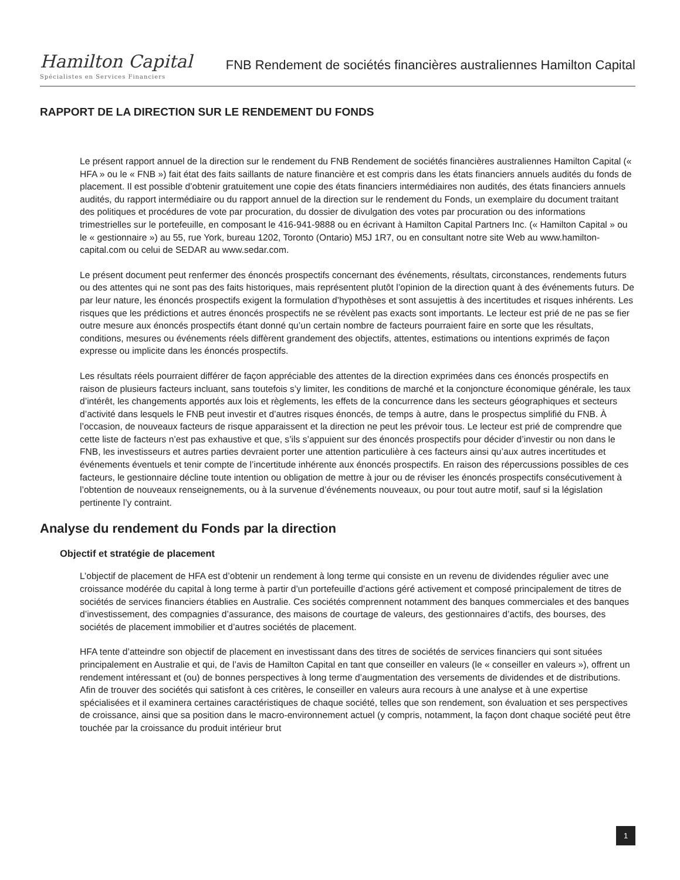Hamilton Capital
Spécialistes en Services Financiers
FNB Rendement de sociétés financières australiennes Hamilton Capital
RAPPORT DE LA DIRECTION SUR LE RENDEMENT DU FONDS
Le présent rapport annuel de la direction sur le rendement du FNB Rendement de sociétés financières australiennes Hamilton Capital (« HFA » ou le « FNB ») fait état des faits saillants de nature financière et est compris dans les états financiers annuels audités du fonds de placement. Il est possible d’obtenir gratuitement une copie des états financiers intermédiaires non audités, des états financiers annuels audités, du rapport intermédiaire ou du rapport annuel de la direction sur le rendement du Fonds, un exemplaire du document traitant des politiques et procédures de vote par procuration, du dossier de divulgation des votes par procuration ou des informations trimestrielles sur le portefeuille, en composant le 416-941-9888 ou en écrivant à Hamilton Capital Partners Inc. (« Hamilton Capital » ou le « gestionnaire ») au 55, rue York, bureau 1202, Toronto (Ontario) M5J 1R7, ou en consultant notre site Web au www.hamilton-capital.com ou celui de SEDAR au www.sedar.com.
Le présent document peut renfermer des énoncés prospectifs concernant des événements, résultats, circonstances, rendements futurs ou des attentes qui ne sont pas des faits historiques, mais représentent plutôt l’opinion de la direction quant à des événements futurs. De par leur nature, les énoncés prospectifs exigent la formulation d’hypothèses et sont assujettis à des incertitudes et risques inhérents. Les risques que les prédictions et autres énoncés prospectifs ne se révèlent pas exacts sont importants. Le lecteur est prié de ne pas se fier outre mesure aux énoncés prospectifs étant donné qu’un certain nombre de facteurs pourraient faire en sorte que les résultats, conditions, mesures ou événements réels diffèrent grandement des objectifs, attentes, estimations ou intentions exprimés de façon expresse ou implicite dans les énoncés prospectifs.
Les résultats réels pourraient différer de façon appréciable des attentes de la direction exprimées dans ces énoncés prospectifs en raison de plusieurs facteurs incluant, sans toutefois s’y limiter, les conditions de marché et la conjoncture économique générale, les taux d’intérêt, les changements apportés aux lois et règlements, les effets de la concurrence dans les secteurs géographiques et secteurs d’activité dans lesquels le FNB peut investir et d’autres risques énoncés, de temps à autre, dans le prospectus simplifié du FNB. À l’occasion, de nouveaux facteurs de risque apparaissent et la direction ne peut les prévoir tous. Le lecteur est prié de comprendre que cette liste de facteurs n’est pas exhaustive et que, s’ils s’appuient sur des énoncés prospectifs pour décider d’investir ou non dans le FNB, les investisseurs et autres parties devraient porter une attention particulière à ces facteurs ainsi qu’aux autres incertitudes et événements éventuels et tenir compte de l’incertitude inhérente aux énoncés prospectifs. En raison des répercussions possibles de ces facteurs, le gestionnaire décline toute intention ou obligation de mettre à jour ou de réviser les énoncés prospectifs consécutivement à l’obtention de nouveaux renseignements, ou à la survenue d’événements nouveaux, ou pour tout autre motif, sauf si la législation pertinente l’y contraint.
Analyse du rendement du Fonds par la direction
Objectif et stratégie de placement
L’objectif de placement de HFA est d’obtenir un rendement à long terme qui consiste en un revenu de dividendes régulier avec une croissance modérée du capital à long terme à partir d’un portefeuille d’actions géré activement et composé principalement de titres de sociétés de services financiers établies en Australie. Ces sociétés comprennent notamment des banques commerciales et des banques d’investissement, des compagnies d’assurance, des maisons de courtage de valeurs, des gestionnaires d’actifs, des bourses, des sociétés de placement immobilier et d’autres sociétés de placement.
HFA tente d’atteindre son objectif de placement en investissant dans des titres de sociétés de services financiers qui sont situées principalement en Australie et qui, de l’avis de Hamilton Capital en tant que conseiller en valeurs (le « conseiller en valeurs »), offrent un rendement intéressant et (ou) de bonnes perspectives à long terme d’augmentation des versements de dividendes et de distributions. Afin de trouver des sociétés qui satisfont à ces critères, le conseiller en valeurs aura recours à une analyse et à une expertise spécialisées et il examinera certaines caractéristiques de chaque société, telles que son rendement, son évaluation et ses perspectives de croissance, ainsi que sa position dans le macro-environnement actuel (y compris, notamment, la façon dont chaque société peut être touchée par la croissance du produit intérieur brut
1